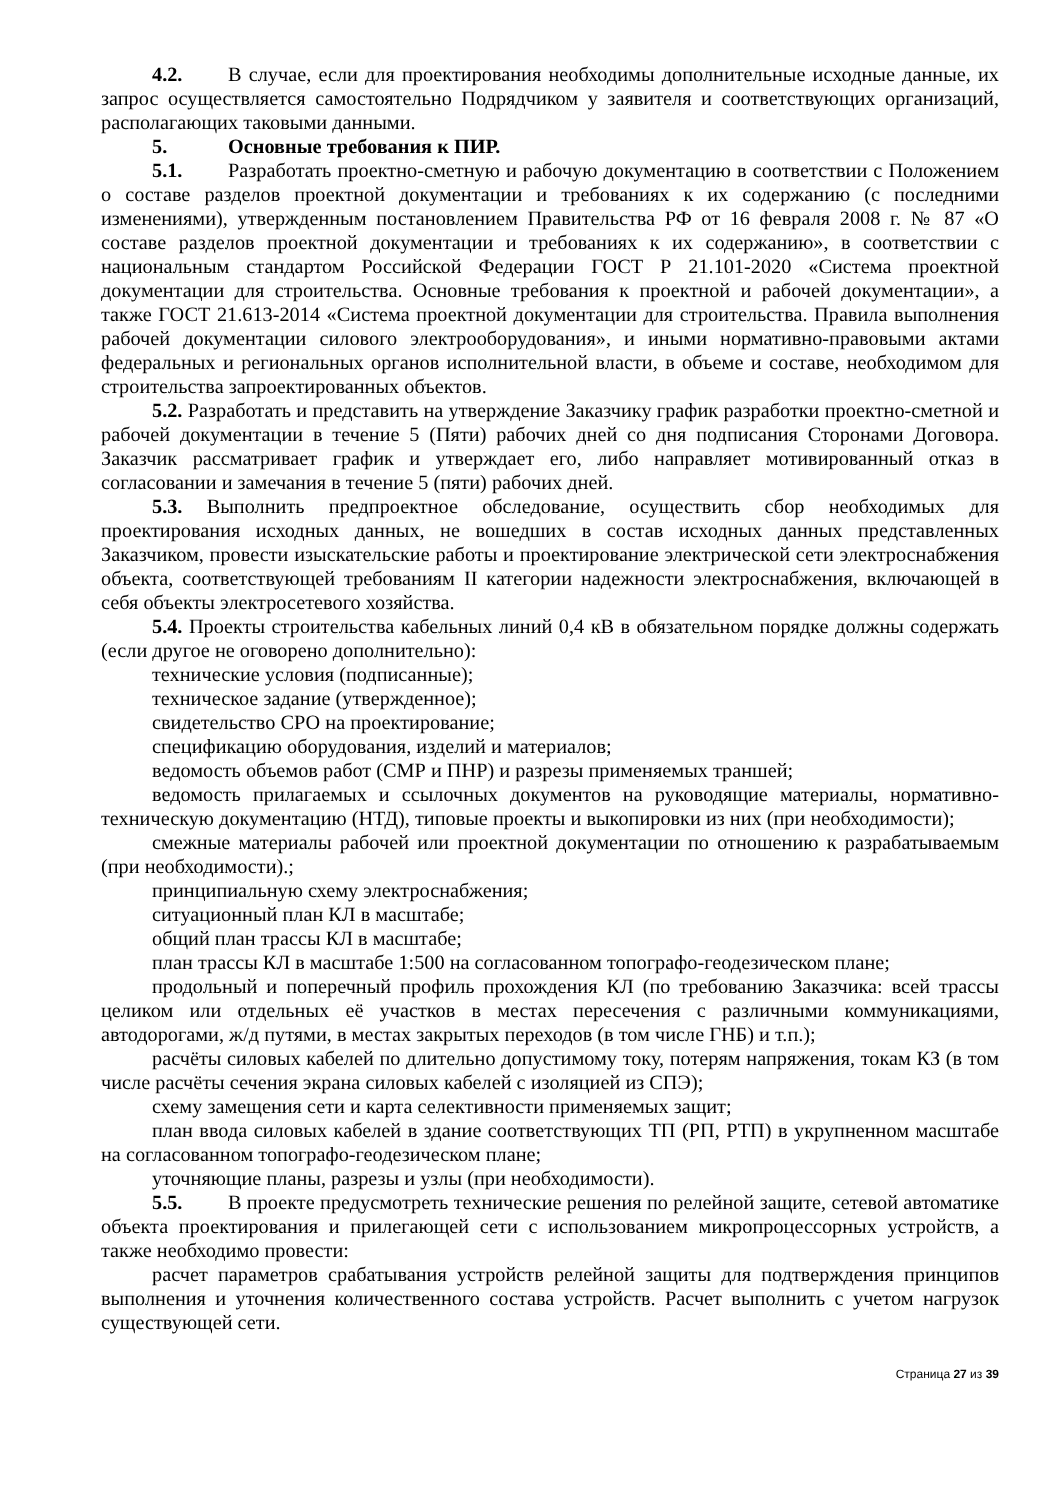4.2. В случае, если для проектирования необходимы дополнительные исходные данные, их запрос осуществляется самостоятельно Подрядчиком у заявителя и соответствующих организаций, располагающих таковыми данными.
5. Основные требования к ПИР.
5.1. Разработать проектно-сметную и рабочую документацию в соответствии с Положением о составе разделов проектной документации и требованиях к их содержанию (с последними изменениями), утвержденным постановлением Правительства РФ от 16 февраля 2008 г. № 87 «О составе разделов проектной документации и требованиях к их содержанию», в соответствии с национальным стандартом Российской Федерации ГОСТ Р 21.101-2020 «Система проектной документации для строительства. Основные требования к проектной и рабочей документации», а также ГОСТ 21.613-2014 «Система проектной документации для строительства. Правила выполнения рабочей документации силового электрооборудования», и иными нормативно-правовыми актами федеральных и региональных органов исполнительной власти, в объеме и составе, необходимом для строительства запроектированных объектов.
5.2. Разработать и представить на утверждение Заказчику график разработки проектно-сметной и рабочей документации в течение 5 (Пяти) рабочих дней со дня подписания Сторонами Договора. Заказчик рассматривает график и утверждает его, либо направляет мотивированный отказ в согласовании и замечания в течение 5 (пяти) рабочих дней.
5.3. Выполнить предпроектное обследование, осуществить сбор необходимых для проектирования исходных данных, не вошедших в состав исходных данных представленных Заказчиком, провести изыскательские работы и проектирование электрической сети электроснабжения объекта, соответствующей требованиям II категории надежности электроснабжения, включающей в себя объекты электросетевого хозяйства.
5.4. Проекты строительства кабельных линий 0,4 кВ в обязательном порядке должны содержать (если другое не оговорено дополнительно):
технические условия (подписанные);
техническое задание (утвержденное);
свидетельство СРО на проектирование;
спецификацию оборудования, изделий и материалов;
ведомость объемов работ (СМР и ПНР) и разрезы применяемых траншей;
ведомость прилагаемых и ссылочных документов на руководящие материалы, нормативно-техническую документацию (НТД), типовые проекты и выкопировки из них (при необходимости);
смежные материалы рабочей или проектной документации по отношению к разрабатываемым (при необходимости).;
принципиальную схему электроснабжения;
ситуационный план КЛ в масштабе;
общий план трассы КЛ в масштабе;
план трассы КЛ в масштабе 1:500 на согласованном топографо-геодезическом плане;
продольный и поперечный профиль прохождения КЛ (по требованию Заказчика: всей трассы целиком или отдельных её участков в местах пересечения с различными коммуникациями, автодорогами, ж/д путями, в местах закрытых переходов (в том числе ГНБ) и т.п.);
расчёты силовых кабелей по длительно допустимому току, потерям напряжения, токам КЗ (в том числе расчёты сечения экрана силовых кабелей с изоляцией из СПЭ);
схему замещения сети и карта селективности применяемых защит;
план ввода силовых кабелей в здание соответствующих ТП (РП, РТП) в укрупненном масштабе на согласованном топографо-геодезическом плане;
уточняющие планы, разрезы и узлы (при необходимости).
5.5. В проекте предусмотреть технические решения по релейной защите, сетевой автоматике объекта проектирования и прилегающей сети с использованием микропроцессорных устройств, а также необходимо провести:
расчет параметров срабатывания устройств релейной защиты для подтверждения принципов выполнения и уточнения количественного состава устройств. Расчет выполнить с учетом нагрузок существующей сети.
Страница 27 из 39